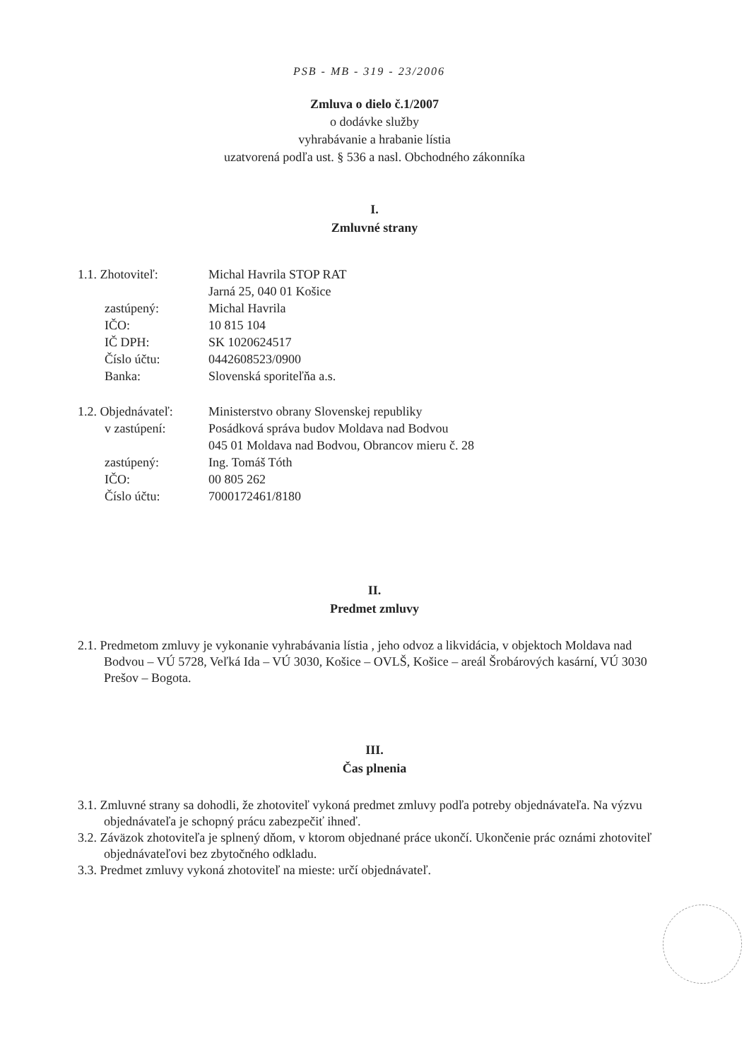PSB - MB - 319 - 23/2006
Zmluva o dielo č.1/2007
o dodávke služby
vyhrabávanie a hrabanie lístia
uzatvorená podľa ust. § 536 a nasl. Obchodného zákonníka
I.
Zmluvné strany
| 1.1. Zhotoviteľ: | Michal Havrila STOP RAT |
| | Jarná 25, 040 01 Košice |
| zastúpený: | Michal Havrila |
| IČO: | 10 815 104 |
| IČ DPH: | SK 1020624517 |
| Číslo účtu: | 0442608523/0900 |
| Banka: | Slovenská sporiteľňa a.s. |
| 1.2. Objednávateľ: | Ministerstvo obrany Slovenskej republiky |
| v zastúpení: | Posádková správa budov Moldava nad Bodvou |
| | 045 01 Moldava nad Bodvou, Obrancov mieru č. 28 |
| zastúpený: | Ing. Tomáš Tóth |
| IČO: | 00 805 262 |
| Číslo účtu: | 7000172461/8180 |
II.
Predmet zmluvy
2.1. Predmetom zmluvy je vykonanie vyhrabávania lístia , jeho odvoz a likvidácia, v objektoch Moldava nad Bodvou – VÚ 5728, Veľká Ida – VÚ 3030, Košice – OVLŠ, Košice – areál Šrobárových kasární, VÚ 3030 Prešov – Bogota.
III.
Čas plnenia
3.1. Zmluvné strany sa dohodli, že zhotoviteľ vykoná predmet zmluvy podľa potreby objednávateľa. Na výzvu objednávateľa je schopný prácu zabezpečiť ihneď.
3.2. Záväzok zhotoviteľa je splnený dňom, v ktorom objednané práce ukončí. Ukončenie prác oznámi zhotoviteľ objednávateľovi bez zbytočného odkladu.
3.3. Predmet zmluvy vykoná zhotoviteľ na mieste: určí objednávateľ.